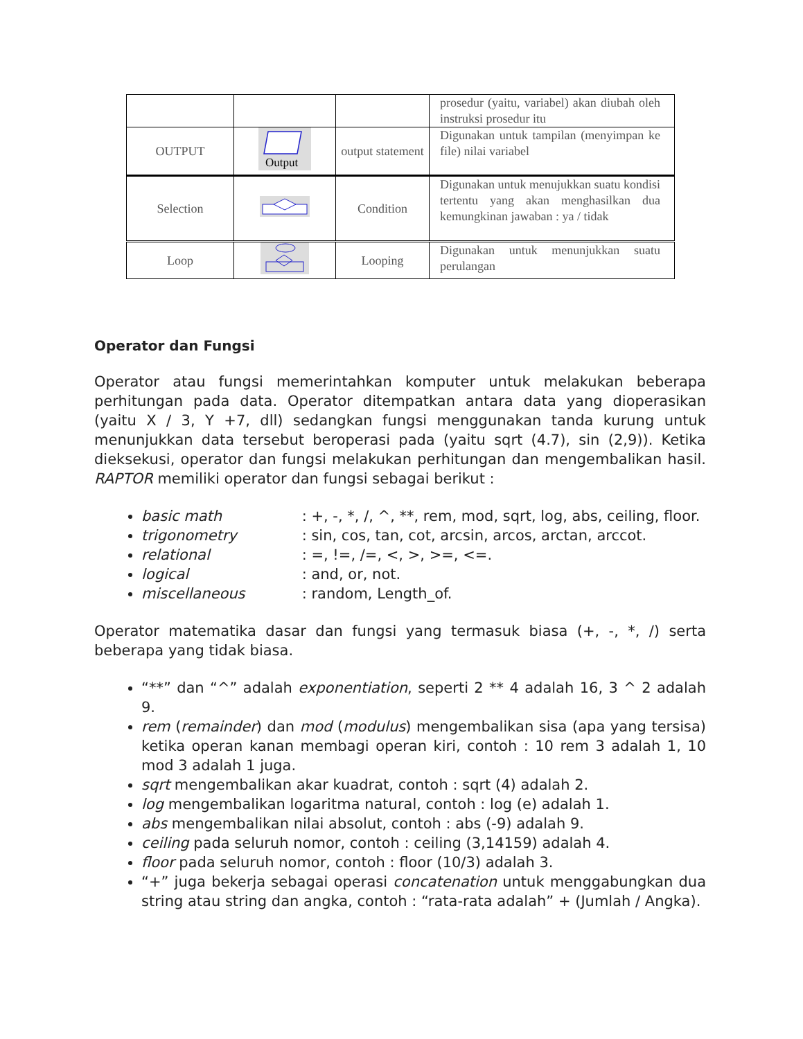| | | | prosedur (yaitu, variabel) akan diubah oleh instruksi prosedur itu |
| OUTPUT | Output | output statement | Digunakan untuk tampilan (menyimpan ke file) nilai variabel |
| Selection | | Condition | Digunakan untuk menujukkan suatu kondisi tertentu yang akan menghasilkan dua kemungkinan jawaban : ya / tidak |
| Loop | | Looping | Digunakan untuk menunjukkan suatu perulangan |
Operator dan Fungsi
Operator atau fungsi memerintahkan komputer untuk melakukan beberapa perhitungan pada data. Operator ditempatkan antara data yang dioperasikan (yaitu X / 3, Y +7, dll) sedangkan fungsi menggunakan tanda kurung untuk menunjukkan data tersebut beroperasi pada (yaitu sqrt (4.7), sin (2,9)). Ketika dieksekusi, operator dan fungsi melakukan perhitungan dan mengembalikan hasil. RAPTOR memiliki operator dan fungsi sebagai berikut :
basic math : +, -, *, /, ^, **, rem, mod, sqrt, log, abs, ceiling, floor.
trigonometry : sin, cos, tan, cot, arcsin, arcos, arctan, arccot.
relational : =, !=, /=, <, >, >=, <=.
logical : and, or, not.
miscellaneous : random, Length_of.
Operator matematika dasar dan fungsi yang termasuk biasa (+, -, *, /) serta beberapa yang tidak biasa.
“**” dan “^” adalah exponentiation, seperti 2 ** 4 adalah 16, 3 ^ 2 adalah 9.
rem (remainder) dan mod (modulus) mengembalikan sisa (apa yang tersisa) ketika operan kanan membagi operan kiri, contoh : 10 rem 3 adalah 1, 10 mod 3 adalah 1 juga.
sqrt mengembalikan akar kuadrat, contoh : sqrt (4) adalah 2.
log mengembalikan logaritma natural, contoh : log (e) adalah 1.
abs mengembalikan nilai absolut, contoh : abs (-9) adalah 9.
ceiling pada seluruh nomor, contoh : ceiling (3,14159) adalah 4.
floor pada seluruh nomor, contoh : floor (10/3) adalah 3.
“+” juga bekerja sebagai operasi concatenation untuk menggabungkan dua string atau string dan angka, contoh : “rata-rata adalah” + (Jumlah / Angka).